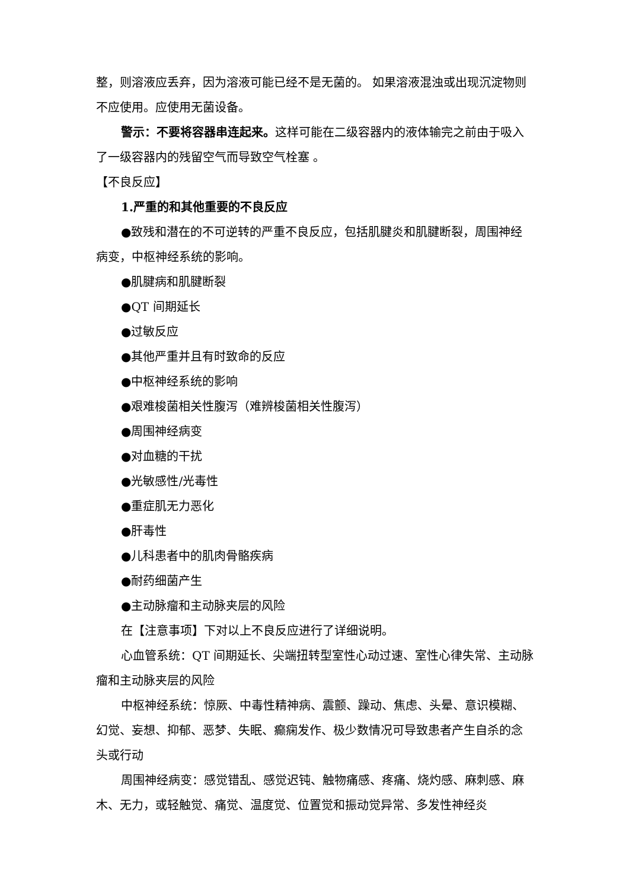整，则溶液应丢弃，因为溶液可能已经不是无菌的。 如果溶液混浊或出现沉淀物则不应使用。应使用无菌设备。
警示：不要将容器串连起来。这样可能在二级容器内的液体输完之前由于吸入了一级容器内的残留空气而导致空气栓塞 。
【不良反应】
1.严重的和其他重要的不良反应
●致残和潜在的不可逆转的严重不良反应，包括肌腱炎和肌腱断裂，周围神经病变，中枢神经系统的影响。
●肌腱病和肌腱断裂
●QT 间期延长
●过敏反应
●其他严重并且有时致命的反应
●中枢神经系统的影响
●艰难梭菌相关性腹泻（难辨梭菌相关性腹泻）
●周围神经病变
●对血糖的干扰
●光敏感性/光毒性
●重症肌无力恶化
●肝毒性
●儿科患者中的肌肉骨骼疾病
●耐药细菌产生
●主动脉瘤和主动脉夹层的风险
在【注意事项】下对以上不良反应进行了详细说明。
心血管系统：QT 间期延长、尖端扭转型室性心动过速、室性心律失常、主动脉瘤和主动脉夹层的风险
中枢神经系统：惊厥、中毒性精神病、震颤、躁动、焦虑、头晕、意识模糊、幻觉、妄想、抑郁、恶梦、失眠、癫痫发作、极少数情况可导致患者产生自杀的念头或行动
周围神经病变：感觉错乱、感觉迟钝、触物痛感、疼痛、烧灼感、麻刺感、麻木、无力，或轻触觉、痛觉、温度觉、位置觉和振动觉异常、多发性神经炎